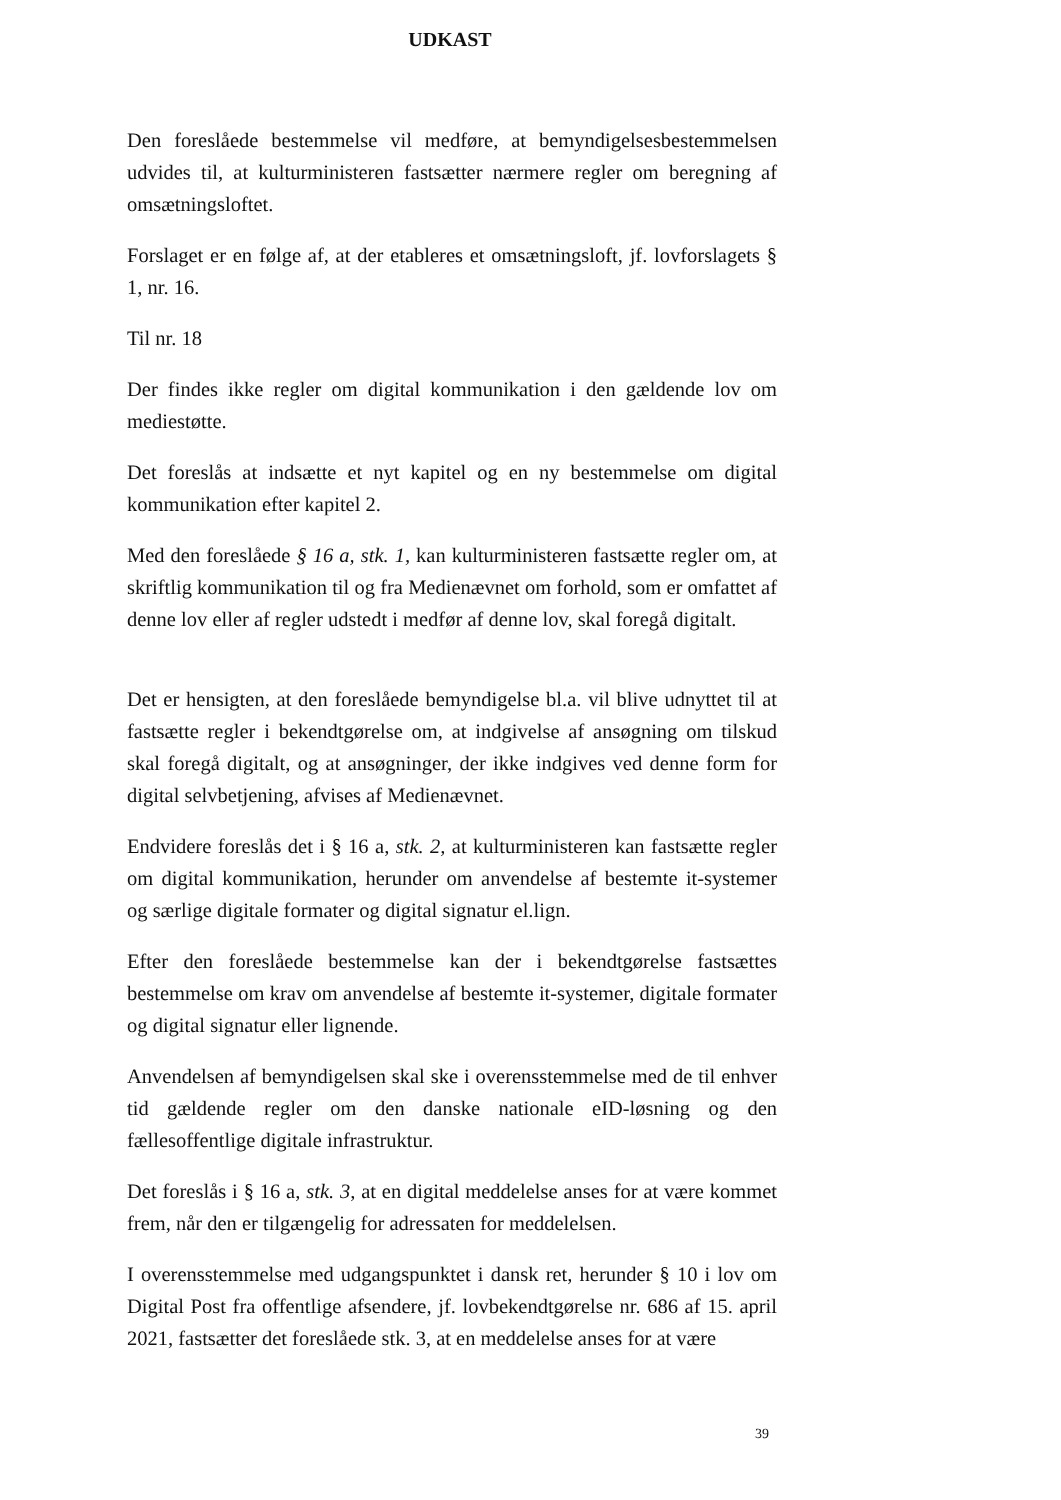UDKAST
Den foreslåede bestemmelse vil medføre, at bemyndigelsesbestemmelsen udvides til, at kulturministeren fastsætter nærmere regler om beregning af omsætningsloftet.
Forslaget er en følge af, at der etableres et omsætningsloft, jf. lovforslagets § 1, nr. 16.
Til nr. 18
Der findes ikke regler om digital kommunikation i den gældende lov om mediestøtte.
Det foreslås at indsætte et nyt kapitel og en ny bestemmelse om digital kommunikation efter kapitel 2.
Med den foreslåede § 16 a, stk. 1, kan kulturministeren fastsætte regler om, at skriftlig kommunikation til og fra Medienævnet om forhold, som er omfattet af denne lov eller af regler udstedt i medfør af denne lov, skal foregå digitalt.
Det er hensigten, at den foreslåede bemyndigelse bl.a. vil blive udnyttet til at fastsætte regler i bekendtgørelse om, at indgivelse af ansøgning om tilskud skal foregå digitalt, og at ansøgninger, der ikke indgives ved denne form for digital selvbetjening, afvises af Medienævnet.
Endvidere foreslås det i § 16 a, stk. 2, at kulturministeren kan fastsætte regler om digital kommunikation, herunder om anvendelse af bestemte it-systemer og særlige digitale formater og digital signatur el.lign.
Efter den foreslåede bestemmelse kan der i bekendtgørelse fastsættes bestemmelse om krav om anvendelse af bestemte it-systemer, digitale formater og digital signatur eller lignende.
Anvendelsen af bemyndigelsen skal ske i overensstemmelse med de til enhver tid gældende regler om den danske nationale eID-løsning og den fællesoffentlige digitale infrastruktur.
Det foreslås i § 16 a, stk. 3, at en digital meddelelse anses for at være kommet frem, når den er tilgængelig for adressaten for meddelelsen.
I overensstemmelse med udgangspunktet i dansk ret, herunder § 10 i lov om Digital Post fra offentlige afsendere, jf. lovbekendtgørelse nr. 686 af 15. april 2021, fastsætter det foreslåede stk. 3, at en meddelelse anses for at være
39